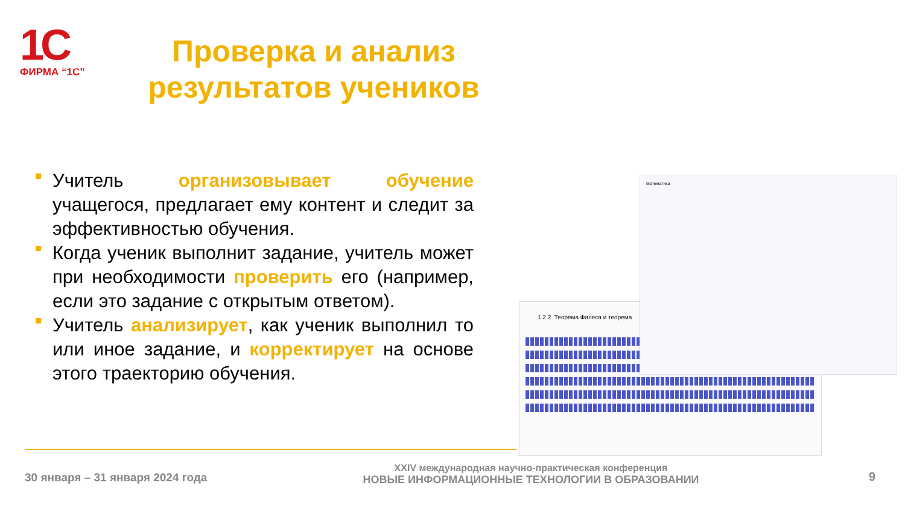1С
ФИРМА “1С”
Проверка и анализ результатов учеников
Учитель организовывает обучение учащегося, предлагает ему контент и следит за эффективностью обучения.
Когда ученик выполнит задание, учитель может при необходимости проверить его (например, если это задание с открытым ответом).
Учитель анализирует, как ученик выполнил то или иное задание, и корректирует на основе этого траекторию обучения.
1.2.2. Теорема Фалеса и теорема
Математика
30 января – 31 января 2024 года
XXIV международная научно-практическая конференция
НОВЫЕ ИНФОРМАЦИОННЫЕ ТЕХНОЛОГИИ В ОБРАЗОВАНИИ
9